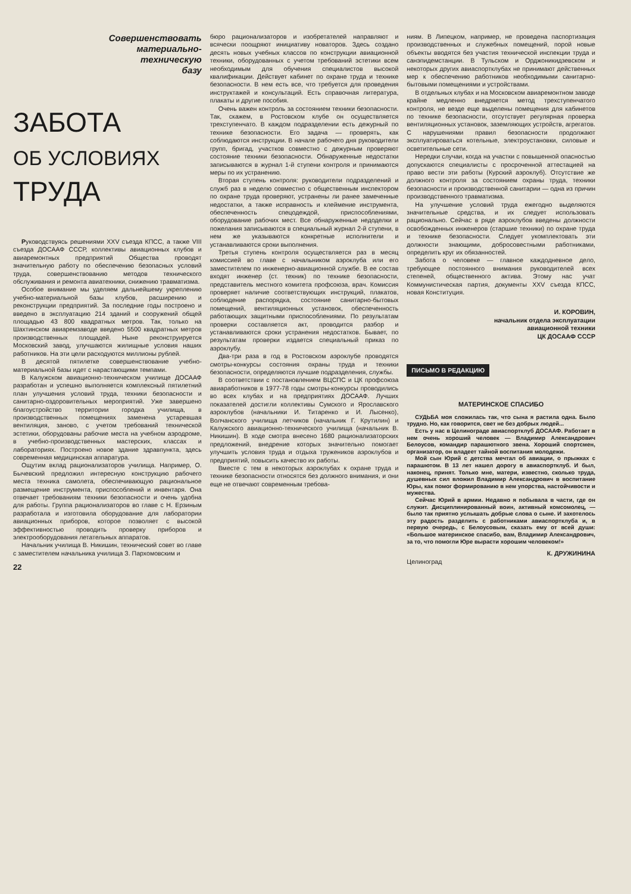Совершенствовать
материально-
техническую
базу
ЗАБОТА
ОБ УСЛОВИЯХ
ТРУДА
Руководствуясь решениями XXV съезда КПСС, а также VIII съезда ДОСААФ СССР, коллективы авиационных клубов и авиаремонтных предприятий Общества проводят значительную работу по обеспечению безопасных условий труда, совершенствованию методов технического обслуживания и ремонта авиатехники, снижению травматизма.
Особое внимание мы уделяем дальнейшему укреплению учебно-материальной базы клубов, расширению и реконструкции предприятий. За последние годы построено и введено в эксплуатацию 214 зданий и сооружений общей площадью 43 800 квадратных метров. Так, только на Шахтинском авиаремзаводе введено 5500 квадратных метров производственных площадей. Ныне реконструируется Московский завод, улучшаются жилищные условия наших работников. На эти цели расходуются миллионы рублей.
В десятой пятилетке совершенствование учебно-материальной базы идет с нарастающими темпами.
В Калужском авиационно-техническом училище ДОСААФ разработан и успешно выполняется комплексный пятилетний план улучшения условий труда, техники безопасности и санитарно-оздоровительных мероприятий. Уже завершено благоустройство территории городка училища, в производственных помещениях заменена устаревшая вентиляция, заново, с учетом требований технической эстетики, оборудованы рабочие места на учебном аэродроме, в учебно-производственных мастерских, классах и лабораториях. Построено новое здание здравпункта, здесь современная медицинская аппаратура.
Ощутим вклад рационализаторов училища. Например, О. Бычевский предложил интересную конструкцию рабочего места техника самолета, обеспечивающую рациональное размещение инструмента, приспособлений и инвентаря. Она отвечает требованиям техники безопасности и очень удобна для работы. Группа рационализаторов во главе с Н. Ерзиным разработала и изготовила оборудование для лаборатории авиационных приборов, которое позволяет с высокой эффективностью проводить проверку приборов и электрооборудования летательных аппаратов.
Начальник училища В. Никишин, технический совет во главе с заместителем начальника училища З. Пархомовским и
22
бюро рационализаторов и изобретателей направляют и всячески поощряют инициативу новаторов. Здесь создано десять новых учебных классов по конструкции авиационной техники, оборудованных с учетом требований эстетики всем необходимым для обучения специалистов высокой квалификации. Действует кабинет по охране труда и технике безопасности. В нем есть все, что требуется для проведения инструктажей и консультаций. Есть справочная литература, плакаты и другие пособия.
Очень важен контроль за состоянием техники безопасности. Так, скажем, в Ростовском клубе он осуществляется трехступенчато. В каждом подразделении есть дежурный по технике безопасности. Его задача — проверять, как соблюдаются инструкции. В начале рабочего дня руководители групп, бригад, участков совместно с дежурным проверяют состояние техники безопасности. Обнаруженные недостатки записываются в журнал 1-й ступени контроля и принимаются меры по их устранению.
Вторая ступень контроля: руководители подразделений и служб раз в неделю совместно с общественным инспектором по охране труда проверяют, устранены ли ранее замеченные недостатки, а также исправность и клеймение инструмента, обеспеченность спецодеждой, приспособлениями, оборудование рабочих мест. Все обнаруженные недоделки и пожелания записываются в специальный журнал 2-й ступени, в нем же указываются конкретные исполнители и устанавливаются сроки выполнения.
Третья ступень контроля осуществляется раз в месяц комиссией во главе с начальником аэроклуба или его заместителем по инженерно-авиационной службе. В ее состав входят инженер (ст. техник) по технике безопасности, представитель местного комитета профсоюза, врач. Комиссия проверяет наличие соответствующих инструкций, плакатов, соблюдение распорядка, состояние санитарно-бытовых помещений, вентиляционных установок, обеспеченность работающих защитными приспособлениями. По результатам проверки составляется акт, проводится разбор и устанавливаются сроки устранения недостатков. Бывает, по результатам проверки издается специальный приказ по аэроклубу.
Два-три раза в год в Ростовском аэроклубе проводятся смотры-конкурсы состояния охраны труда и техники безопасности, определяются лучшие подразделения, службы.
В соответствии с постановлением ВЦСПС и ЦК профсоюза авиаработников в 1977-78 годы смотры-конкурсы проводились во всех клубах и на предприятиях ДОСААФ. Лучших показателей достигли коллективы Сумского и Ярославского аэроклубов (начальники И. Титаренко и И. Лысенко), Волчанского училища летчиков (начальник Г. Крутилин) и Калужского авиационно-технического училища (начальник В. Никишин). В ходе смотра внесено 1680 рационализаторских предложений, внедрение которых значительно помогает улучшить условия труда и отдыха тружеников аэроклубов и предприятий, повысить качество их работы.
Вместе с тем в некоторых аэроклубах к охране труда и технике безопасности относятся без должного внимания, и они еще не отвечают современным требова-
ниям. В Липецком, например, не проведена паспортизация производственных и служебных помещений, порой новые объекты вводятся без участия технической инспекции труда и санэпидемстанции. В Тульском и Орджоникидзевском и некоторых других авиаспортклубах не принимают действенных мер к обеспечению работников необходимыми санитарно-бытовыми помещениями и устройствами.
В отдельных клубах и на Московском авиаремонтном заводе крайне медленно внедряется метод трехступенчатого контроля, не везде еще выделены помещения для кабинетов по технике безопасности, отсутствует регулярная проверка вентиляционных установок, заземляющих устройств, агрегатов. С нарушениями правил безопасности продолжают эксплуатироваться котельные, электроустановки, силовые и осветительные сети.
Нередки случаи, когда на участки с повышенной опасностью допускаются специалисты с просроченной аттестацией на право вести эти работы (Курский аэроклуб). Отсутствие же должного контроля за состоянием охраны труда, техники безопасности и производственной санитарии — одна из причин производственного травматизма.
На улучшение условий труда ежегодно выделяются значительные средства, и их следует использовать рационально. Сейчас в ряде аэроклубов введены должности освобожденных инженеров (старшие техники) по охране труда и технике безопасности. Следует укомплектовать эти должности знающими, добросовестными работниками, определить круг их обязанностей.
Забота о человеке — главное каждодневное дело, требующее постоянного внимания руководителей всех степеней, общественного актива. Этому нас учат Коммунистическая партия, документы XXV съезда КПСС, новая Конституция.
И. КОРОВИН,
начальник отдела эксплуатации
авиационной техники
ЦК ДОСААФ СССР
ПИСЬМО В РЕДАКЦИЮ
МАТЕРИНСКОЕ СПАСИБО
СУДЬБА моя сложилась так, что сына я растила одна. Было трудно. Но, как говорится, свет не без добрых людей...
Есть у нас в Целинограде авиаспортклуб ДОСААФ. Работает в нем очень хороший человек — Владимир Александрович Белоусов, командир парашютного звена. Хороший спортсмен, организатор, он владеет тайной воспитания молодежи.
Мой сын Юрий с детства мечтал об авиации, о прыжках с парашютом. В 13 лет нашел дорогу в авиаспортклуб. И был, наконец, принят. Только мне, матери, известно, сколько труда, душевных сил вложил Владимир Александрович в воспитание Юры, как помог формированию в нем упорства, настойчивости и мужества.
Сейчас Юрий в армии. Недавно я побывала в части, где он служит. Дисциплинированный воин, активный комсомолец, — было так приятно услышать добрые слова о сыне. И захотелось эту радость разделить с работниками авиаспортклуба и, в первую очередь, с Белоусовым, сказать ему от всей души: «Большое материнское спасибо, вам, Владимир Александрович, за то, что помогли Юре вырасти хорошим человеком!»
К. ДРУЖИНИНА
Целиноград